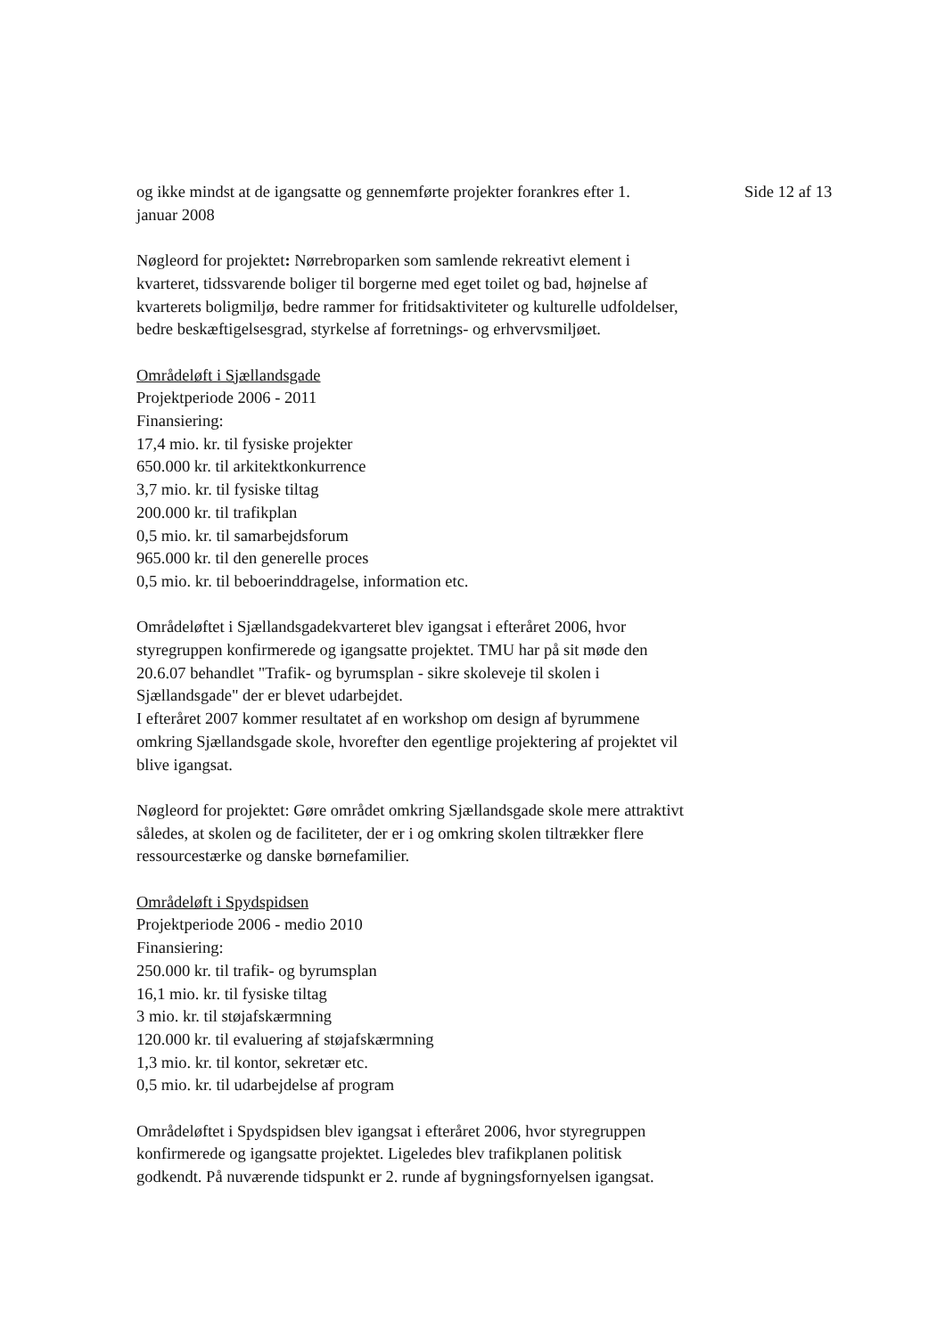og ikke mindst at de igangsatte og gennemførte projekter forankres efter 1. januar 2008
Side 12 af 13
Nøgleord for projektet: Nørrebroparken som samlende rekreativt element i kvarteret, tidssvarende boliger til borgerne med eget toilet og bad, højnelse af kvarterets boligmiljø, bedre rammer for fritidsaktiviteter og kulturelle udfoldelser, bedre beskæftigelsesgrad, styrkelse af forretnings- og erhvervsmiljøet.
Områdeløft i Sjællandsgade
Projektperiode 2006 - 2011
Finansiering:
17,4 mio. kr. til fysiske projekter
650.000 kr. til arkitektkonkurrence
3,7 mio. kr. til fysiske tiltag
200.000 kr. til trafikplan
0,5 mio. kr. til samarbejdsforum
965.000 kr. til den generelle proces
0,5 mio. kr. til beboerinddragelse, information etc.
Områdeløftet i Sjællandsgadekvarteret blev igangsat i efteråret 2006, hvor styregruppen konfirmerede og igangsatte projektet. TMU har på sit møde den 20.6.07 behandlet "Trafik- og byrumsplan - sikre skoleveje til skolen i Sjællandsgade" der er blevet udarbejdet.
I efteråret 2007 kommer resultatet af en workshop om design af byrummene omkring Sjællandsgade skole, hvorefter den egentlige projektering af projektet vil blive igangsat.
Nøgleord for projektet: Gøre området omkring Sjællandsgade skole mere attraktivt således, at skolen og de faciliteter, der er i og omkring skolen tiltrækker flere ressourcestærke og danske børnefamilier.
Områdeløft i Spydspidsen
Projektperiode 2006 - medio 2010
Finansiering:
250.000 kr. til trafik- og byrumsplan
16,1 mio. kr. til fysiske tiltag
3 mio. kr. til støjafskærmning
120.000 kr. til evaluering af støjafskærmning
1,3 mio. kr. til kontor, sekretær etc.
0,5 mio. kr. til udarbejdelse af program
Områdeløftet i Spydspidsen blev igangsat i efteråret 2006, hvor styregruppen konfirmerede og igangsatte projektet. Ligeledes blev trafikplanen politisk godkendt. På nuværende tidspunkt er 2. runde af bygningsfornyelsen igangsat.